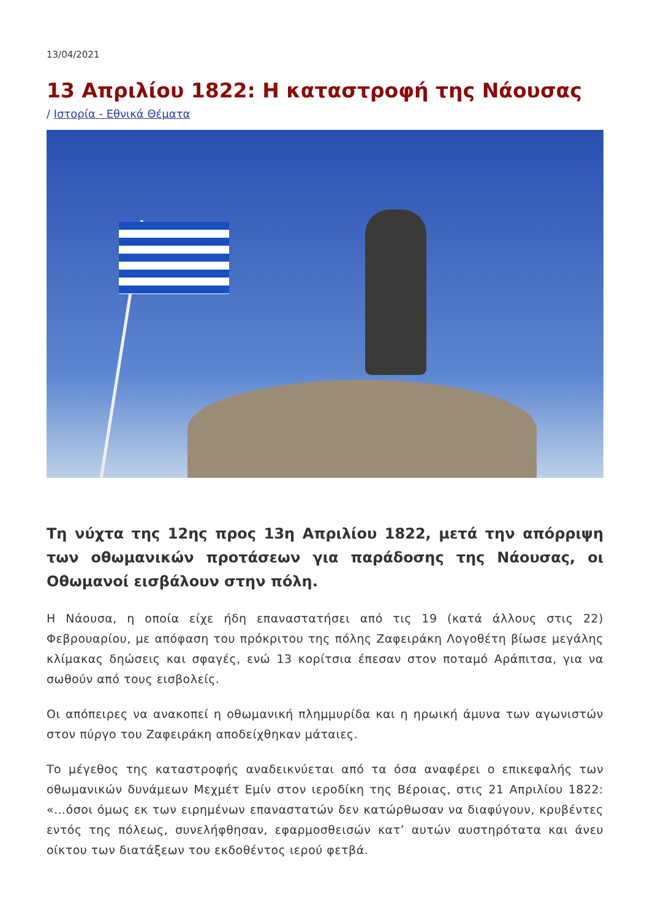13/04/2021
13 Απριλίου 1822: Η καταστροφή της Νάουσας
/ Ιστορία - Εθνικά Θέματα
Τη νύχτα της 12ης προς 13η Απριλίου 1822, μετά την απόρριψη των οθωμανικών προτάσεων για παράδοσης της Νάουσας, οι Οθωμανοί εισβάλουν στην πόλη.
Η Νάουσα, η οποία είχε ήδη επαναστατήσει από τις 19 (κατά άλλους στις 22) Φεβρουαρίου, με απόφαση του πρόκριτου της πόλης Ζαφειράκη Λογοθέτη βίωσε μεγάλης κλίμακας δηώσεις και σφαγές, ενώ 13 κορίτσια έπεσαν στον ποταμό Αράπιτσα, για να σωθούν από τους εισβολείς.
Οι απόπειρες να ανακοπεί η οθωμανική πλημμυρίδα και η ηρωική άμυνα των αγωνιστών στον πύργο του Ζαφειράκη αποδείχθηκαν μάταιες.
Το μέγεθος της καταστροφής αναδεικνύεται από τα όσα αναφέρει ο επικεφαλής των οθωμανικών δυνάμεων Μεχμέτ Εμίν στον ιεροδίκη της Βέροιας, στις 21 Απριλίου 1822: «…όσοι όμως εκ των ειρημένων επαναστατών δεν κατώρθωσαν να διαφύγουν, κρυβέντες εντός της πόλεως, συνελήφθησαν, εφαρμοσθεισών κατ’ αυτών αυστηρότατα και άνευ οίκτου των διατάξεων του εκδοθέντος ιερού φετβά.